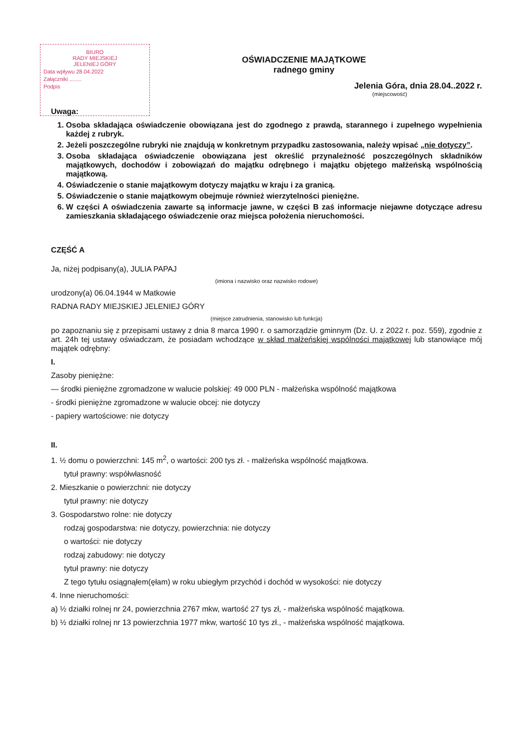BIURO
RADY MIEJSKIEJ
JELENIEJ GÓRY
Data wpływu 28.04.2022
Załączniki ........
Podpis
OŚWIADCZENIE MAJĄTKOWE
radnego gminy
Jelenia Góra, dnia 28.04..2022 r.
(miejscowość)
Uwaga:
1. Osoba składająca oświadczenie obowiązana jest do zgodnego z prawdą, starannego i zupełnego wypełnienia każdej z rubryk.
2. Jeżeli poszczególne rubryki nie znajdują w konkretnym przypadku zastosowania, należy wpisać „nie dotyczy”.
3. Osoba składająca oświadczenie obowiązana jest określić przynależność poszczególnych składników majątkowych, dochodów i zobowiązań do majątku odrębnego i majątku objętego małżeńską wspólnością majątkową.
4. Oświadczenie o stanie majątkowym dotyczy majątku w kraju i za granicą.
5. Oświadczenie o stanie majątkowym obejmuje również wierzytelności pieniężne.
6. W części A oświadczenia zawarte są informacje jawne, w części B zaś informacje niejawne dotyczące adresu zamieszkania składającego oświadczenie oraz miejsca położenia nieruchomości.
CZĘŚĆ A
Ja, niżej podpisany(a), JULIA PAPAJ
(imiona i nazwisko oraz nazwisko rodowe)
urodzony(a) 06.04.1944 w Matkowie
RADNA RADY MIEJSKIEJ JELENIEJ GÓRY
(miejsce zatrudnienia, stanowisko lub funkcja)
po zapoznaniu się z przepisami ustawy z dnia 8 marca 1990 r. o samorządzie gminnym (Dz. U. z 2022 r. poz. 559), zgodnie z art. 24h tej ustawy oświadczam, że posiadam wchodzące w skład małżeńskiej wspólności majątkowej lub stanowiące mój majątek odrębny:
I.
Zasoby pieniężne:
— środki pieniężne zgromadzone w walucie polskiej: 49 000 PLN - małżeńska wspólność majątkowa
- środki pieniężne zgromadzone w walucie obcej: nie dotyczy
- papiery wartościowe: nie dotyczy
II.
1. ½ domu o powierzchni: 145 m<sup>2</sup>, o wartości: 200 tys zł. - małżeńska wspólność majątkowa.
tytuł prawny: współwłasność
2. Mieszkanie o powierzchni: nie dotyczy
tytuł prawny: nie dotyczy
3. Gospodarstwo rolne: nie dotyczy
rodzaj gospodarstwa: nie dotyczy, powierzchnia: nie dotyczy
o wartości: nie dotyczy
rodzaj zabudowy: nie dotyczy
tytuł prawny: nie dotyczy
Z tego tytułu osiągnąłem(ęłam) w roku ubiegłym przychód i dochód w wysokości: nie dotyczy
4. Inne nieruchomości:
a) ½ działki rolnej nr 24, powierzchnia 2767 mkw, wartość 27 tys zł, - małżeńska wspólność majątkowa.
b) ½ działki rolnej nr 13 powierzchnia 1977 mkw, wartość 10 tys zł., - małżeńska wspólność majątkowa.